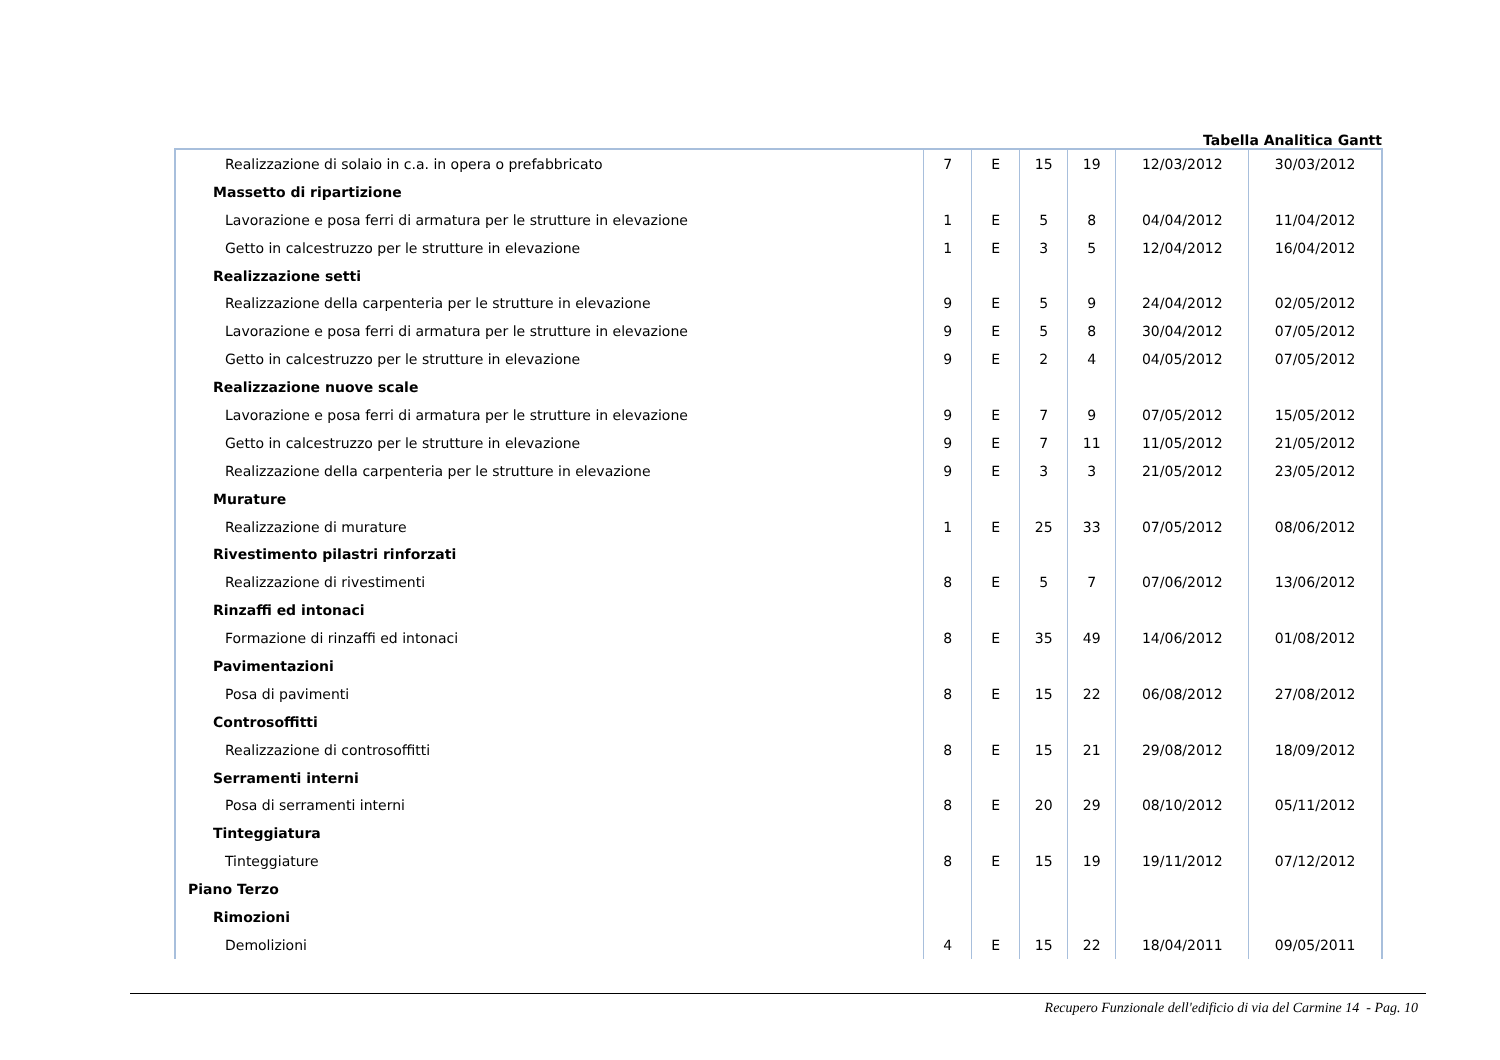Tabella Analitica Gantt
| Realizzazione di solaio in c.a. in opera o prefabbricato | 7 | E | 15 | 19 | 12/03/2012 | 30/03/2012 |
| Massetto di ripartizione | | | | | | |
| Lavorazione e posa ferri di armatura per le strutture in elevazione | 1 | E | 5 | 8 | 04/04/2012 | 11/04/2012 |
| Getto in calcestruzzo per le strutture in elevazione | 1 | E | 3 | 5 | 12/04/2012 | 16/04/2012 |
| Realizzazione setti | | | | | | |
| Realizzazione della carpenteria per le strutture in elevazione | 9 | E | 5 | 9 | 24/04/2012 | 02/05/2012 |
| Lavorazione e posa ferri di armatura per le strutture in elevazione | 9 | E | 5 | 8 | 30/04/2012 | 07/05/2012 |
| Getto in calcestruzzo per le strutture in elevazione | 9 | E | 2 | 4 | 04/05/2012 | 07/05/2012 |
| Realizzazione nuove scale | | | | | | |
| Lavorazione e posa ferri di armatura per le strutture in elevazione | 9 | E | 7 | 9 | 07/05/2012 | 15/05/2012 |
| Getto in calcestruzzo per le strutture in elevazione | 9 | E | 7 | 11 | 11/05/2012 | 21/05/2012 |
| Realizzazione della carpenteria per le strutture in elevazione | 9 | E | 3 | 3 | 21/05/2012 | 23/05/2012 |
| Murature | | | | | | |
| Realizzazione di murature | 1 | E | 25 | 33 | 07/05/2012 | 08/06/2012 |
| Rivestimento pilastri rinforzati | | | | | | |
| Realizzazione di rivestimenti | 8 | E | 5 | 7 | 07/06/2012 | 13/06/2012 |
| Rinzaffi ed intonaci | | | | | | |
| Formazione di rinzaffi ed intonaci | 8 | E | 35 | 49 | 14/06/2012 | 01/08/2012 |
| Pavimentazioni | | | | | | |
| Posa di pavimenti | 8 | E | 15 | 22 | 06/08/2012 | 27/08/2012 |
| Controsoffitti | | | | | | |
| Realizzazione di controsoffitti | 8 | E | 15 | 21 | 29/08/2012 | 18/09/2012 |
| Serramenti interni | | | | | | |
| Posa di serramenti interni | 8 | E | 20 | 29 | 08/10/2012 | 05/11/2012 |
| Tinteggiatura | | | | | | |
| Tinteggiature | 8 | E | 15 | 19 | 19/11/2012 | 07/12/2012 |
| Piano Terzo | | | | | | |
| Rimozioni | | | | | | |
| Demolizioni | 4 | E | 15 | 22 | 18/04/2011 | 09/05/2011 |
Recupero Funzionale dell'edificio di via del Carmine 14 - Pag. 10